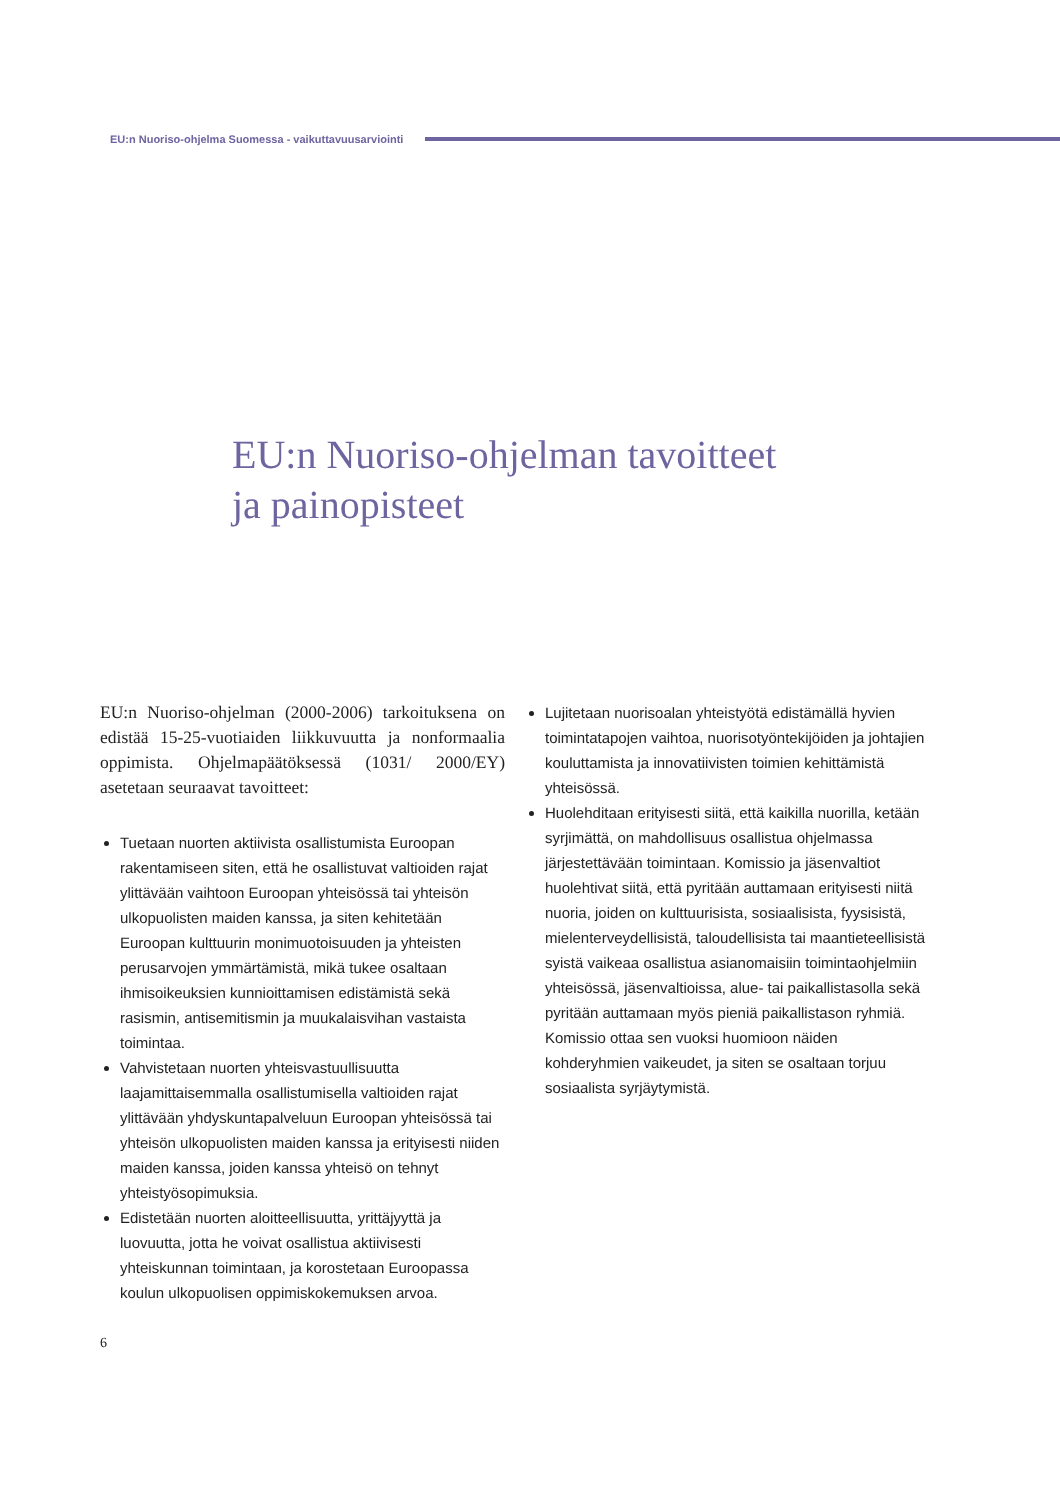EU:n Nuoriso-ohjelma Suomessa - vaikuttavuusarviointi
EU:n Nuoriso-ohjelman tavoitteet
ja painopisteet
EU:n Nuoriso-ohjelman (2000-2006) tarkoituksena on edistää 15-25-vuotiaiden liikkuvuutta ja nonformaalia oppimista. Ohjelmapäätöksessä (1031/ 2000/EY) asetetaan seuraavat tavoitteet:
Tuetaan nuorten aktiivista osallistumista Euroopan rakentamiseen siten, että he osallistuvat valtioiden rajat ylittävään vaihtoon Euroopan yhteisössä tai yhteisön ulkopuolisten maiden kanssa, ja siten kehitetään Euroopan kulttuurin monimuotoisuuden ja yhteisten perusarvojen ymmärtämistä, mikä tukee osaltaan ihmisoikeuksien kunnioittamisen edistämistä sekä rasismin, antisemitismin ja muukalaisvihan vastaista toimintaa.
Vahvistetaan nuorten yhteisvastuullisuutta laajamittaisemmalla osallistumisella valtioiden rajat ylittävään yhdyskuntapalveluun Euroopan yhteisössä tai yhteisön ulkopuolisten maiden kanssa ja erityisesti niiden maiden kanssa, joiden kanssa yhteisö on tehnyt yhteistyösopimuksia.
Edistetään nuorten aloitteellisuutta, yrittäjyyttä ja luovuutta, jotta he voivat osallistua aktiivisesti yhteiskunnan toimintaan, ja korostetaan Euroopassa koulun ulkopuolisen oppimiskokemuksen arvoa.
Lujitetaan nuorisoalan yhteistyötä edistämällä hyvien toimintatapojen vaihtoa, nuorisotyöntekijöiden ja johtajien kouluttamista ja innovatiivisten toimien kehittämistä yhteisössä.
Huolehditaan erityisesti siitä, että kaikilla nuorilla, ketään syrjimättä, on mahdollisuus osallistua ohjelmassa järjestettävään toimintaan. Komissio ja jäsenvaltiot huolehtivat siitä, että pyritään auttamaan erityisesti niitä nuoria, joiden on kulttuurisista, sosiaalisista, fyysisistä, mielenterveydellisistä, taloudellisista tai maantieteellisistä syistä vaikeaa osallistua asianomaisiin toimintaohjelmiin yhteisössä, jäsenvaltioissa, alue- tai paikallistasolla sekä pyritään auttamaan myös pieniä paikallistason ryhmiä. Komissio ottaa sen vuoksi huomioon näiden kohderyhmien vaikeudet, ja siten se osaltaan torjuu sosiaalista syrjäytymistä.
6